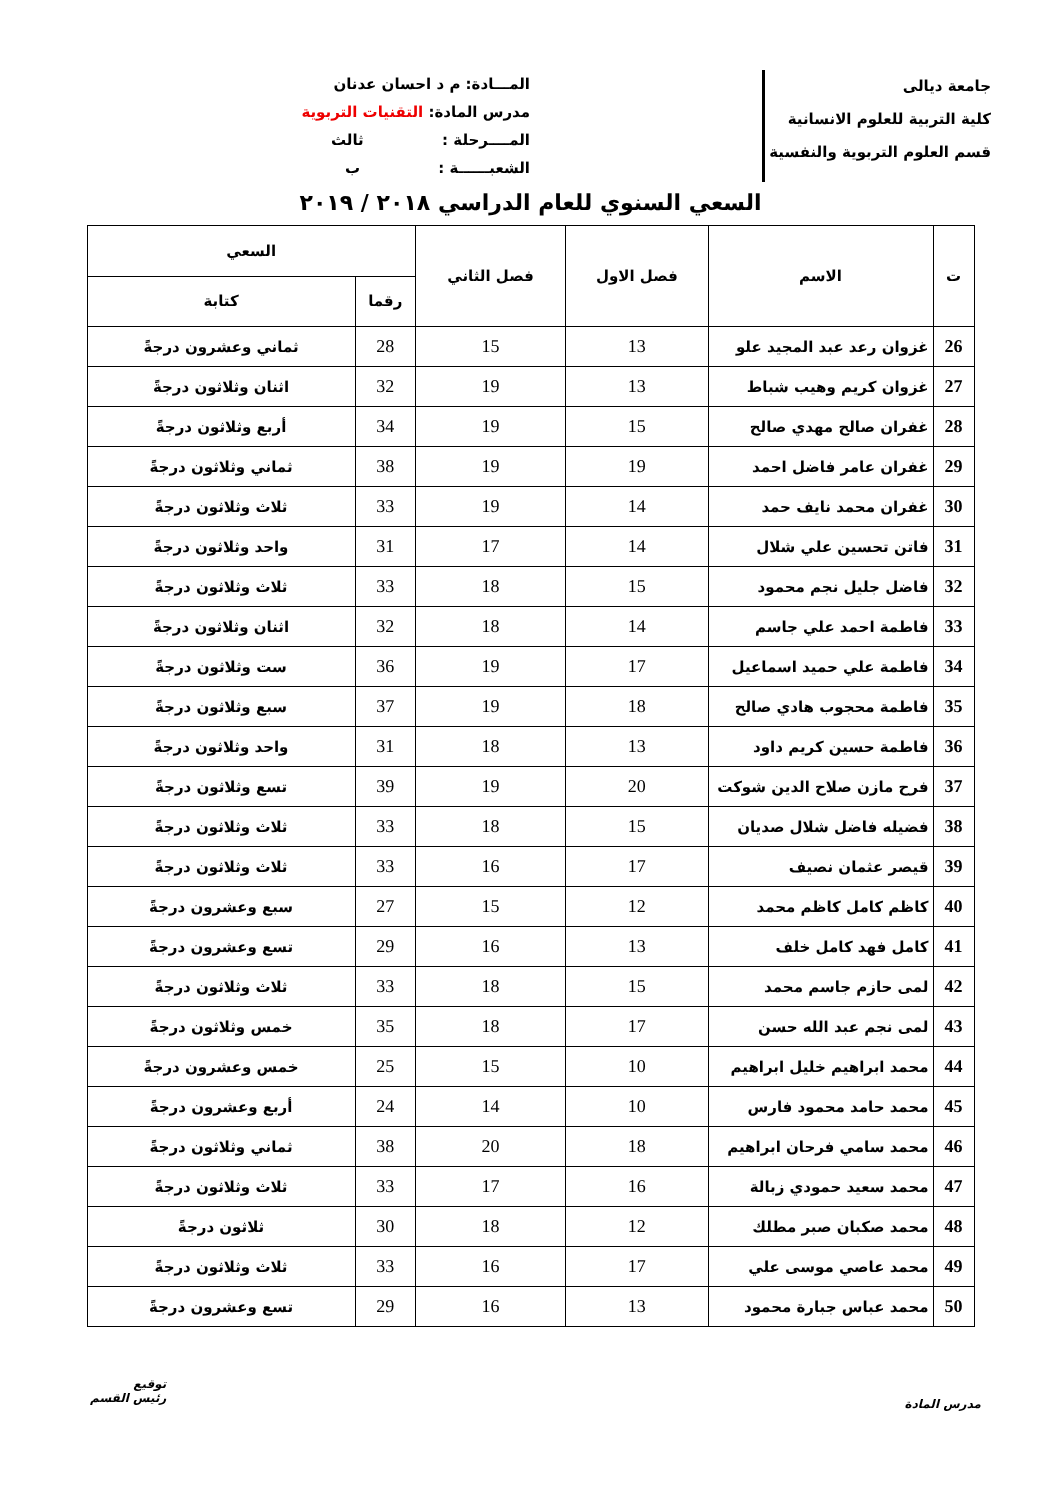جامعة ديالى
كلية التربية للعلوم الانسانية
قسم العلوم التربوية والنفسية
المـــادة: م د احسان عدنان
مدرس المادة: التقنيات التربوية
المــــرحلة : ثالث
الشعبــــــة : ب
السعي السنوي للعام الدراسي ٢٠١٨ / ٢٠١٩
| ت | الاسم | فصل الاول | فصل الثاني | السعي | |
| --- | --- | --- | --- | --- | --- |
| | | | | رقما | كتابة |
| 26 | غزوان رعد عبد المجيد علو | 13 | 15 | 28 | ثماني وعشرون درجةً |
| 27 | غزوان كريم وهيب شباط | 13 | 19 | 32 | اثنان وثلاثون درجةً |
| 28 | غفران صالح مهدي صالح | 15 | 19 | 34 | أربع وثلاثون درجةً |
| 29 | غفران عامر فاضل احمد | 19 | 19 | 38 | ثماني وثلاثون درجةً |
| 30 | غفران محمد نايف حمد | 14 | 19 | 33 | ثلاث وثلاثون درجةً |
| 31 | فاتن تحسين علي شلال | 14 | 17 | 31 | واحد وثلاثون درجةً |
| 32 | فاضل جليل نجم محمود | 15 | 18 | 33 | ثلاث وثلاثون درجةً |
| 33 | فاطمة احمد علي جاسم | 14 | 18 | 32 | اثنان وثلاثون درجةً |
| 34 | فاطمة علي حميد اسماعيل | 17 | 19 | 36 | ست وثلاثون درجةً |
| 35 | فاطمة محجوب هادي صالح | 18 | 19 | 37 | سبع وثلاثون درجةً |
| 36 | فاطمة حسين كريم داود | 13 | 18 | 31 | واحد وثلاثون درجةً |
| 37 | فرح مازن صلاح الدين شوكت | 20 | 19 | 39 | تسع وثلاثون درجةً |
| 38 | فضيله فاضل شلال صديان | 15 | 18 | 33 | ثلاث وثلاثون درجةً |
| 39 | قيصر عثمان نصيف | 17 | 16 | 33 | ثلاث وثلاثون درجةً |
| 40 | كاظم كامل كاظم محمد | 12 | 15 | 27 | سبع وعشرون درجةً |
| 41 | كامل فهد كامل خلف | 13 | 16 | 29 | تسع وعشرون درجةً |
| 42 | لمى حازم جاسم محمد | 15 | 18 | 33 | ثلاث وثلاثون درجةً |
| 43 | لمى نجم عبد الله حسن | 17 | 18 | 35 | خمس وثلاثون درجةً |
| 44 | محمد ابراهيم خليل ابراهيم | 10 | 15 | 25 | خمس وعشرون درجةً |
| 45 | محمد حامد محمود فارس | 10 | 14 | 24 | أربع وعشرون درجةً |
| 46 | محمد سامي فرحان ابراهيم | 18 | 20 | 38 | ثماني وثلاثون درجةً |
| 47 | محمد سعيد حمودي زبالة | 16 | 17 | 33 | ثلاث وثلاثون درجةً |
| 48 | محمد صكبان صبر مطلك | 12 | 18 | 30 | ثلاثون درجةً |
| 49 | محمد عاصي موسى علي | 17 | 16 | 33 | ثلاث وثلاثون درجةً |
| 50 | محمد عباس جبارة محمود | 13 | 16 | 29 | تسع وعشرون درجةً |
مدرس المادة
توقيع
رئيس القسم